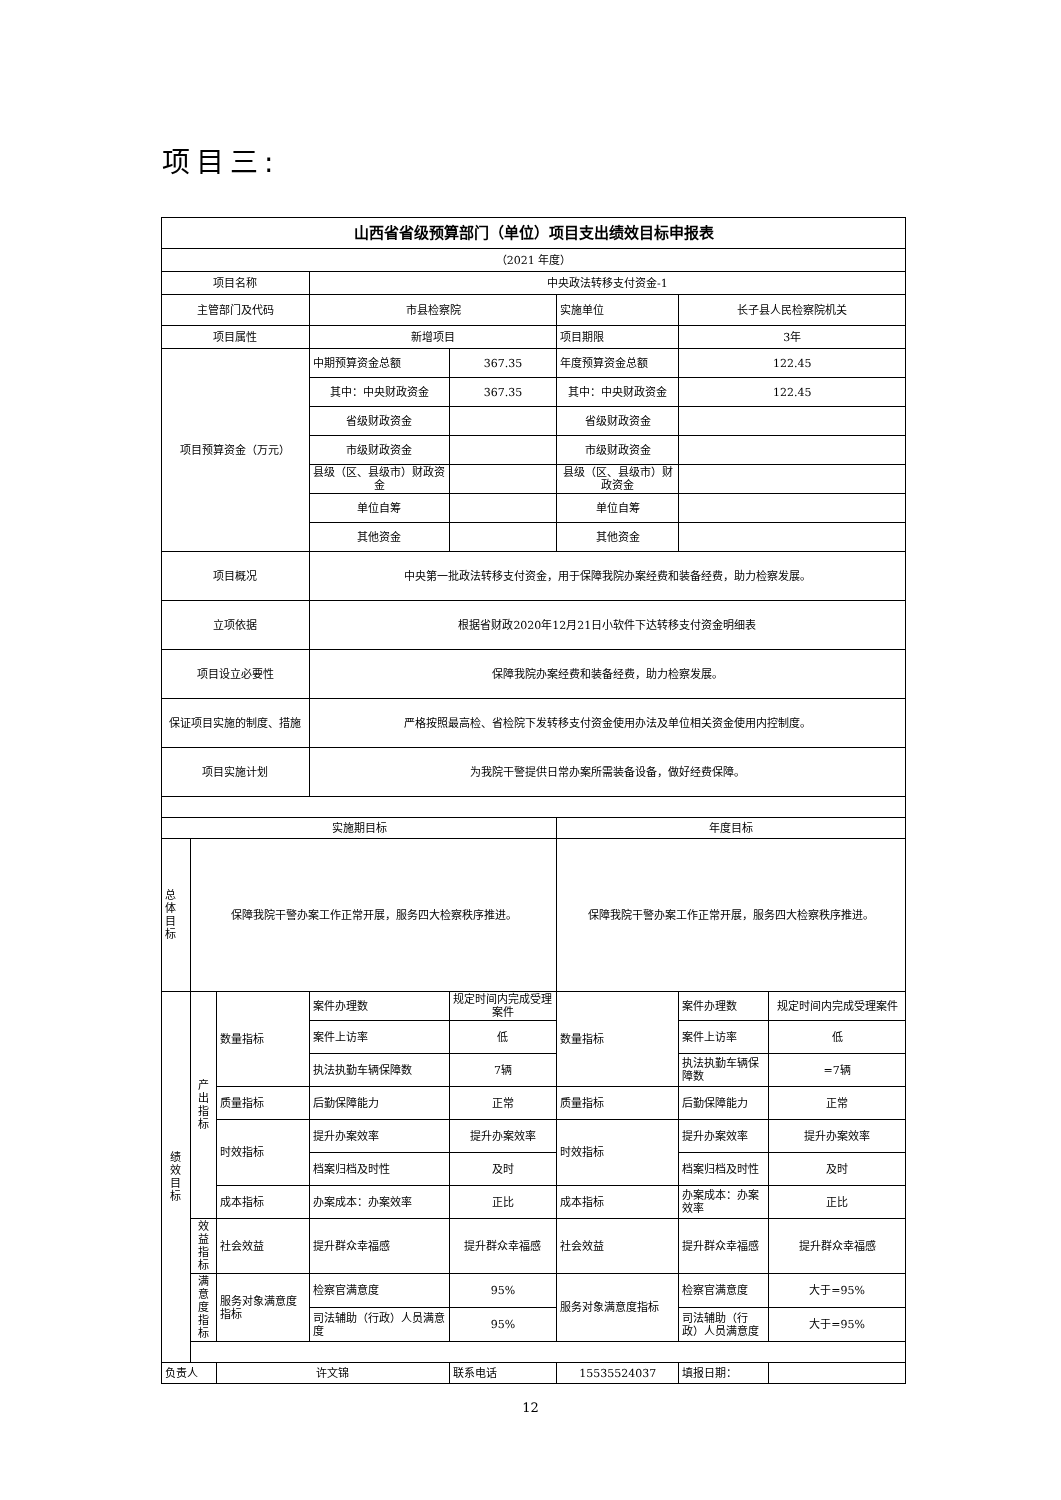项目三:
| 山西省省级预算部门（单位）项目支出绩效目标申报表 | | | | | | | |
| --- | --- | --- | --- | --- | --- | --- | --- |
| （2021 年度） | | | | | | | |
| 项目名称 | | | 中央政法转移支付资金-1 | | | | |
| 主管部门及代码 | | | 市县检察院 | | 实施单位 | 长子县人民检察院机关 | |
| 项目属性 | | | 新增项目 | | 项目期限 | 3年 | |
| 项目预算资金（万元） | | | 中期预算资金总额 | 367.35 | 年度预算资金总额 | 122.45 | |
| | | | 其中：中央财政资金 | 367.35 | 其中：中央财政资金 | 122.45 | |
| | | | 省级财政资金 | | 省级财政资金 | | |
| | | | 市级财政资金 | | 市级财政资金 | | |
| | | | 县级（区、县级市）财政资金 | | 县级（区、县级市）财政资金 | | |
| | | | 单位自筹 | | 单位自筹 | | |
| | | | 其他资金 | | 其他资金 | | |
| 项目概况 | | | 中央第一批政法转移支付资金，用于保障我院办案经费和装备经费，助力检察发展。 | | | | |
| 立项依据 | | | 根据省财政2020年12月21日小软件下达转移支付资金明细表 | | | | |
| 项目设立必要性 | | | 保障我院办案经费和装备经费，助力检察发展。 | | | | |
| 保证项目实施的制度、措施 | | | 严格按照最高检、省检院下发转移支付资金使用办法及单位相关资金使用内控制度。 | | | | |
| 项目实施计划 | | | 为我院干警提供日常办案所需装备设备，做好经费保障。 | | | | |
| 实施期目标 | | | | | 年度目标 | | |
| 总体目标 | 保障我院干警办案工作正常开展，服务四大检察秩序推进。 | | | | 保障我院干警办案工作正常开展，服务四大检察秩序推进。 | | |
| 绩效目标 | 产出指标 | 数量指标 | 案件办理数 | 规定时间内完成受理案件 | 数量指标 | 案件办理数 | 规定时间内完成受理案件 |
| | | | 案件上访率 | 低 | | 案件上访率 | 低 |
| | | | 执法执勤车辆保障数 | 7辆 | | 执法执勤车辆保障数 | =7辆 |
| | | 质量指标 | 后勤保障能力 | 正常 | 质量指标 | 后勤保障能力 | 正常 |
| | | 时效指标 | 提升办案效率 | 提升办案效率 | 时效指标 | 提升办案效率 | 提升办案效率 |
| | | | 档案归档及时性 | 及时 | | 档案归档及时性 | 及时 |
| | | 成本指标 | 办案成本：办案效率 | 正比 | 成本指标 | 办案成本：办案效率 | 正比 |
| | 效益指标 | 社会效益 | 提升群众幸福感 | 提升群众幸福感 | 社会效益 | 提升群众幸福感 | 提升群众幸福感 |
| | 满意度指标 | 服务对象满意度指标 | 检察官满意度 | 95% | 服务对象满意度指标 | 检察官满意度 | 大于=95% |
| | | | 司法辅助（行政）人员满意度 | 95% | | 司法辅助（行政）人员满意度 | 大于=95% |
| 负责人 | | 许文锦 | | 联系电话 | 15535524037 | 填报日期： | |
12